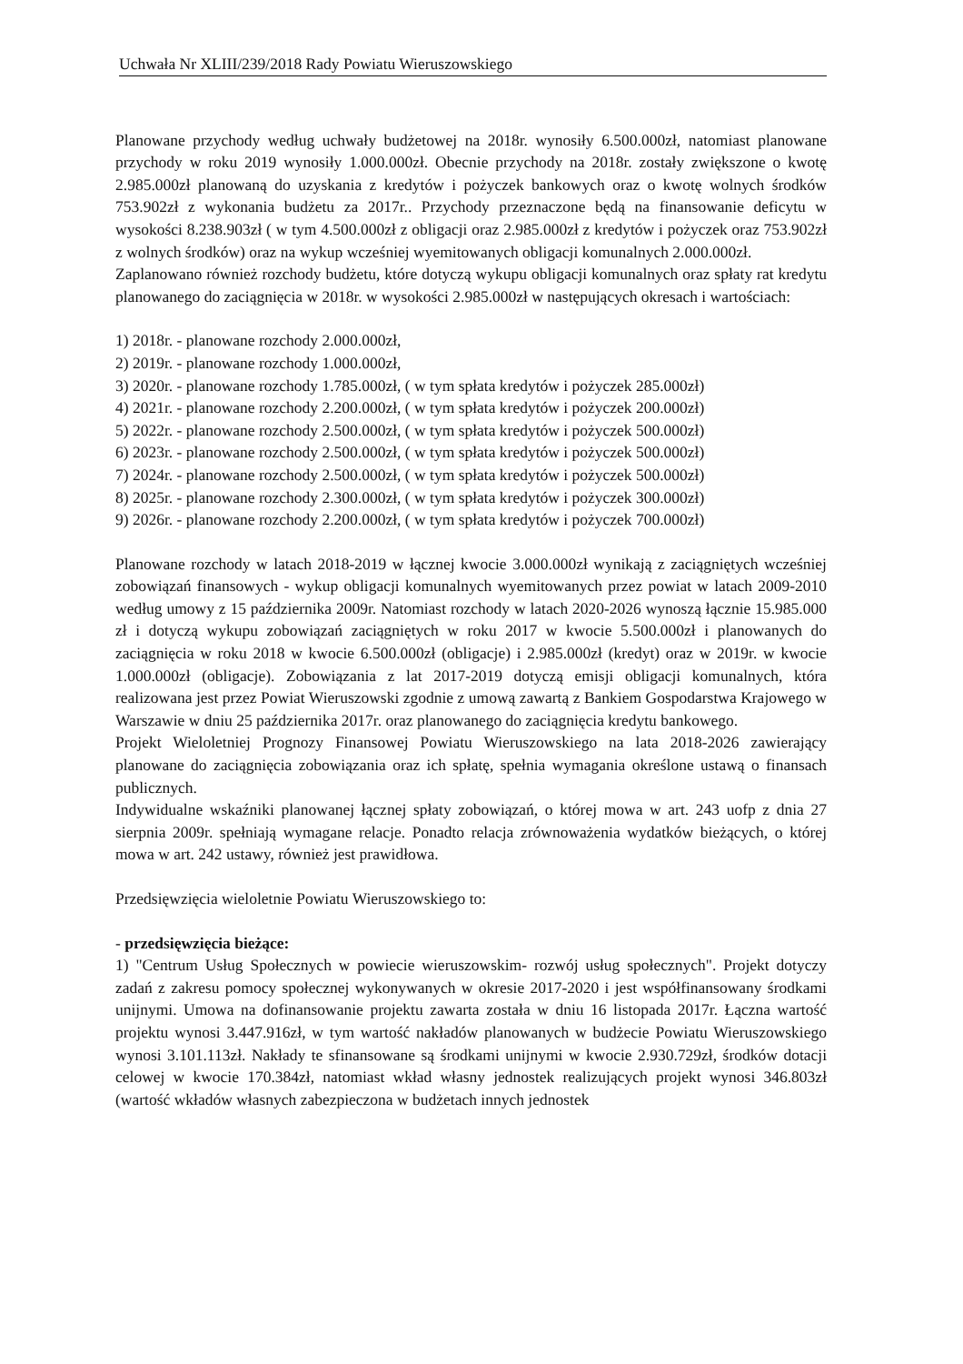Uchwała Nr XLIII/239/2018 Rady Powiatu Wieruszowskiego
Planowane przychody według uchwały budżetowej na 2018r. wynosiły 6.500.000zł, natomiast planowane przychody w roku 2019 wynosiły 1.000.000zł. Obecnie przychody na 2018r. zostały zwiększone o kwotę 2.985.000zł planowaną do uzyskania z kredytów i pożyczek bankowych oraz o kwotę wolnych środków 753.902zł z wykonania budżetu za 2017r.. Przychody przeznaczone będą na finansowanie deficytu w wysokości 8.238.903zł ( w tym 4.500.000zł z obligacji oraz 2.985.000zł z kredytów i pożyczek oraz 753.902zł z wolnych środków) oraz na wykup wcześniej wyemitowanych obligacji komunalnych 2.000.000zł.
Zaplanowano również rozchody budżetu, które dotyczą wykupu obligacji komunalnych oraz spłaty rat kredytu planowanego do zaciągnięcia w 2018r. w wysokości 2.985.000zł w następujących okresach i wartościach:
1) 2018r. - planowane rozchody 2.000.000zł,
2) 2019r. - planowane rozchody 1.000.000zł,
3) 2020r. - planowane rozchody 1.785.000zł, ( w tym spłata kredytów i pożyczek 285.000zł)
4) 2021r. - planowane rozchody 2.200.000zł, ( w tym spłata kredytów i pożyczek 200.000zł)
5) 2022r. - planowane rozchody 2.500.000zł, ( w tym spłata kredytów i pożyczek 500.000zł)
6) 2023r. - planowane rozchody 2.500.000zł, ( w tym spłata kredytów i pożyczek 500.000zł)
7) 2024r. - planowane rozchody 2.500.000zł, ( w tym spłata kredytów i pożyczek 500.000zł)
8) 2025r. - planowane rozchody 2.300.000zł, ( w tym spłata kredytów i pożyczek 300.000zł)
9) 2026r. - planowane rozchody 2.200.000zł, ( w tym spłata kredytów i pożyczek 700.000zł)
Planowane rozchody w latach 2018-2019 w łącznej kwocie 3.000.000zł wynikają z zaciągniętych wcześniej zobowiązań finansowych - wykup obligacji komunalnych wyemitowanych przez powiat w latach 2009-2010 według umowy z 15 października 2009r. Natomiast rozchody w latach 2020-2026 wynoszą łącznie 15.985.000 zł i dotyczą wykupu zobowiązań zaciągniętych w roku 2017 w kwocie 5.500.000zł i planowanych do zaciągnięcia w roku 2018 w kwocie 6.500.000zł (obligacje) i 2.985.000zł (kredyt) oraz w 2019r. w kwocie 1.000.000zł (obligacje). Zobowiązania z lat 2017-2019 dotyczą emisji obligacji komunalnych, która realizowana jest przez Powiat Wieruszowski zgodnie z umową zawartą z Bankiem Gospodarstwa Krajowego w Warszawie w dniu 25 października 2017r. oraz planowanego do zaciągnięcia kredytu bankowego.
Projekt Wieloletniej Prognozy Finansowej Powiatu Wieruszowskiego na lata 2018-2026 zawierający planowane do zaciągnięcia zobowiązania oraz ich spłatę, spełnia wymagania określone ustawą o finansach publicznych.
Indywidualne wskaźniki planowanej łącznej spłaty zobowiązań, o której mowa w art. 243 uofp z dnia 27 sierpnia 2009r. spełniają wymagane relacje. Ponadto relacja zrównoważenia wydatków bieżących, o której mowa w art. 242 ustawy, również jest prawidłowa.
Przedsięwzięcia wieloletnie Powiatu Wieruszowskiego to:
- przedsięwzięcia bieżące:
1) "Centrum Usług Społecznych w powiecie wieruszowskim- rozwój usług społecznych". Projekt dotyczy zadań z zakresu pomocy społecznej wykonywanych w okresie 2017-2020 i jest współfinansowany środkami unijnymi. Umowa na dofinansowanie projektu zawarta została w dniu 16 listopada 2017r. Łączna wartość projektu wynosi 3.447.916zł, w tym wartość nakładów planowanych w budżecie Powiatu Wieruszowskiego wynosi 3.101.113zł. Nakłady te sfinansowane są środkami unijnymi w kwocie 2.930.729zł, środków dotacji celowej w kwocie 170.384zł, natomiast wkład własny jednostek realizujących projekt wynosi 346.803zł (wartość wkładów własnych zabezpieczona w budżetach innych jednostek